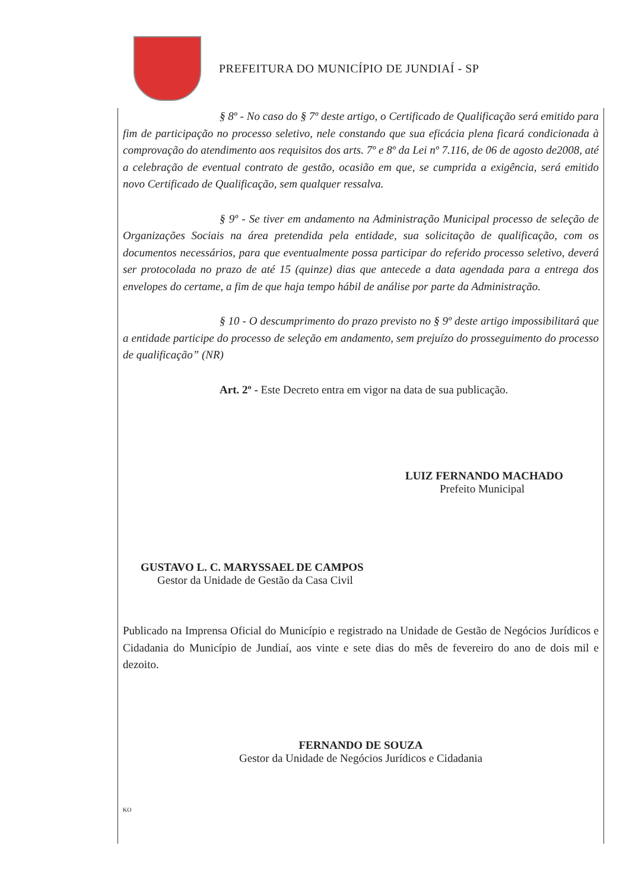PREFEITURA DO MUNICÍPIO DE JUNDIAÍ - SP
§ 8º - No caso do § 7º deste artigo, o Certificado de Qualificação será emitido para fim de participação no processo seletivo, nele constando que sua eficácia plena ficará condicionada à comprovação do atendimento aos requisitos dos arts. 7º e 8º da Lei nº 7.116, de 06 de agosto de2008, até a celebração de eventual contrato de gestão, ocasião em que, se cumprida a exigência, será emitido novo Certificado de Qualificação, sem qualquer ressalva.
§ 9º - Se tiver em andamento na Administração Municipal processo de seleção de Organizações Sociais na área pretendida pela entidade, sua solicitação de qualificação, com os documentos necessários, para que eventualmente possa participar do referido processo seletivo, deverá ser protocolada no prazo de até 15 (quinze) dias que antecede a data agendada para a entrega dos envelopes do certame, a fim de que haja tempo hábil de análise por parte da Administração.
§ 10 - O descumprimento do prazo previsto no § 9º deste artigo impossibilitará que a entidade participe do processo de seleção em andamento, sem prejuízo do prosseguimento do processo de qualificação” (NR)
Art. 2º - Este Decreto entra em vigor na data de sua publicação.
LUIZ FERNANDO MACHADO
Prefeito Municipal
GUSTAVO L. C. MARYSSAEL DE CAMPOS
Gestor da Unidade de Gestão da Casa Civil
Publicado na Imprensa Oficial do Município e registrado na Unidade de Gestão de Negócios Jurídicos e Cidadania do Município de Jundiaí, aos vinte e sete dias do mês de fevereiro do ano de dois mil e dezoito.
FERNANDO DE SOUZA
Gestor da Unidade de Negócios Jurídicos e Cidadania
KO